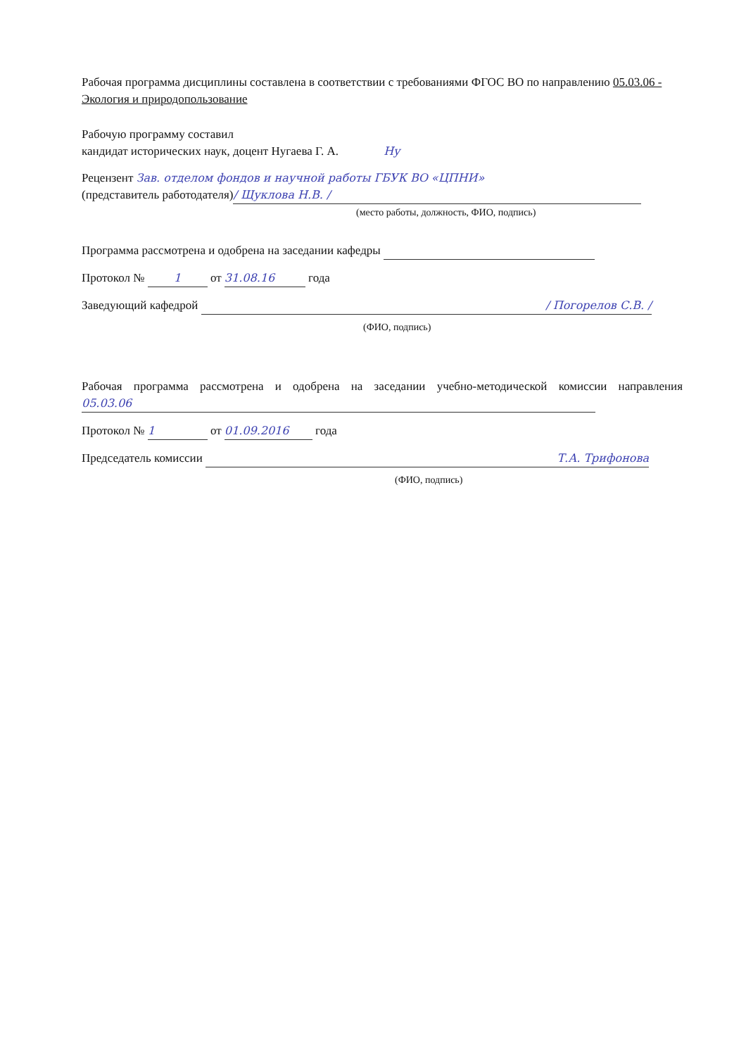Рабочая программа дисциплины составлена в соответствии с требованиями ФГОС ВО по направлению 05.03.06 - Экология и природопользование
Рабочую программу составил
кандидат исторических наук, доцент Нугаева Г. А. Нy
Рецензент Зав. отделом фондов и научной работы ГБУК ВО «ЦПНИ»
(представитель работодателя) / Щуклова Н.В. /
(место работы, должность, ФИО, подпись)
Программа рассмотрена и одобрена на заседании кафедры
Протокол № 1 от 31.08.16 года
Заведующий кафедрой / Погорелов С.В. /
(ФИО, подпись)
Рабочая программа рассмотрена и одобрена на заседании учебно-методической комиссии направления 05.03.06
Протокол № 1 от 01.09.2016 года
Председатель комиссии Т.А. Трифонова
(ФИО, подпись)